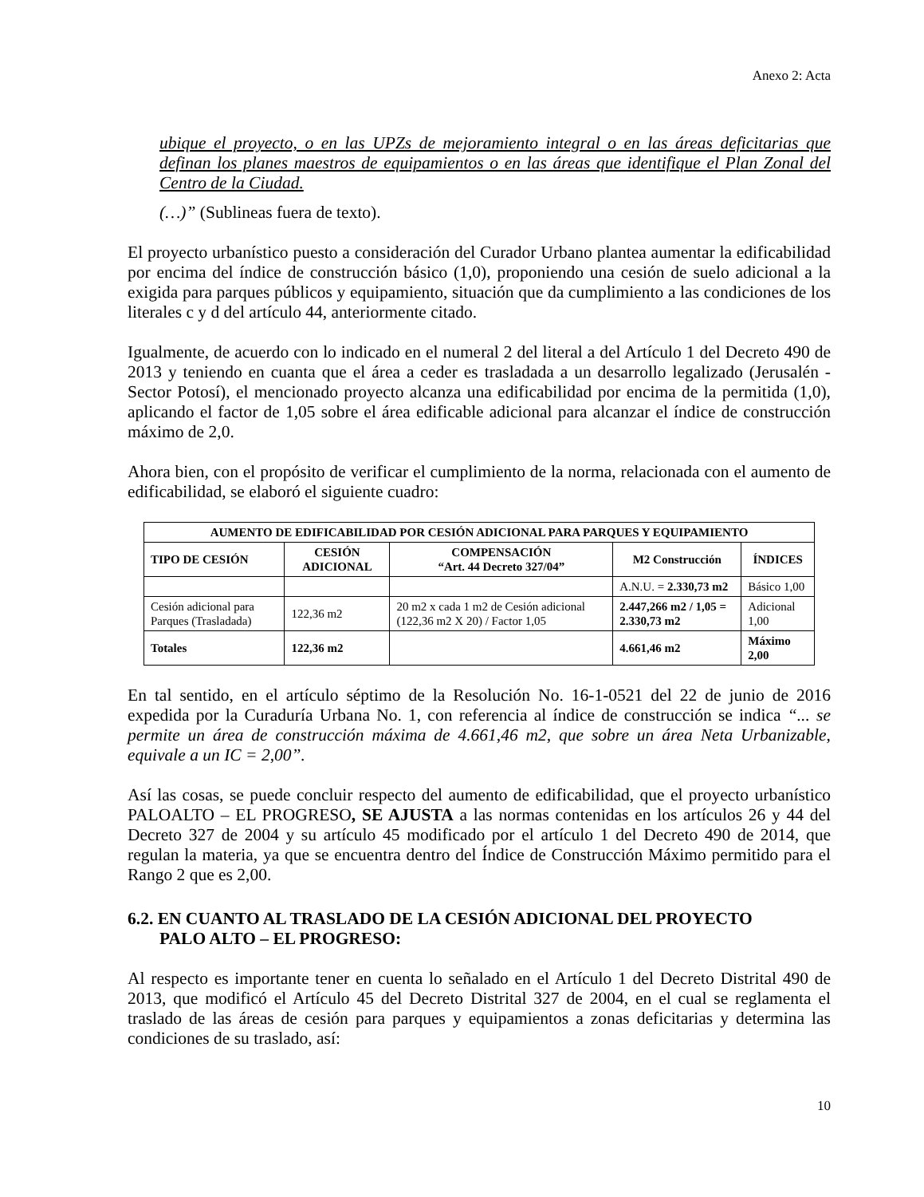Anexo 2: Acta
ubique el proyecto, o en las UPZs de mejoramiento integral o en las áreas deficitarias que definan los planes maestros de equipamientos o en las áreas que identifique el Plan Zonal del Centro de la Ciudad.
(…)” (Sublineas fuera de texto).
El proyecto urbanístico puesto a consideración del Curador Urbano plantea aumentar la edificabilidad por encima del índice de construcción básico (1,0), proponiendo una cesión de suelo adicional a la exigida para parques públicos y equipamiento, situación que da cumplimiento a las condiciones de los literales c y d del artículo 44, anteriormente citado.
Igualmente, de acuerdo con lo indicado en el numeral 2 del literal a del Artículo 1 del Decreto 490 de 2013 y teniendo en cuanta que el área a ceder es trasladada a un desarrollo legalizado (Jerusalén - Sector Potosí), el mencionado proyecto alcanza una edificabilidad por encima de la permitida (1,0), aplicando el factor de 1,05 sobre el área edificable adicional para alcanzar el índice de construcción máximo de 2,0.
Ahora bien, con el propósito de verificar el cumplimiento de la norma, relacionada con el aumento de edificabilidad, se elaboró el siguiente cuadro:
| AUMENTO DE EDIFICABILIDAD POR CESIÓN ADICIONAL PARA PARQUES Y EQUIPAMIENTO | | | | |
| --- | --- | --- | --- | --- |
| TIPO DE CESIÓN | CESIÓN ADICIONAL | COMPENSACIÓN “Art. 44 Decreto 327/04” | M2 Construcción | ÍNDICES |
| | | | A.N.U. = 2.330,73 m2 | Básico 1,00 |
| Cesión adicional para Parques (Trasladada) | 122,36 m2 | 20 m2 x cada 1 m2 de Cesión adicional (122,36 m2 X 20) / Factor 1,05 | 2.447,266 m2 / 1,05 = 2.330,73 m2 | Adicional 1,00 |
| Totales | 122,36 m2 | | 4.661,46 m2 | Máximo 2,00 |
En tal sentido, en el artículo séptimo de la Resolución No. 16-1-0521 del 22 de junio de 2016 expedida por la Curaduría Urbana No. 1, con referencia al índice de construcción se indica “... se permite un área de construcción máxima de 4.661,46 m2, que sobre un área Neta Urbanizable, equivale a un IC = 2,00”.
Así las cosas, se puede concluir respecto del aumento de edificabilidad, que el proyecto urbanístico PALOALTO – EL PROGRESO, SE AJUSTA a las normas contenidas en los artículos 26 y 44 del Decreto 327 de 2004 y su artículo 45 modificado por el artículo 1 del Decreto 490 de 2014, que regulan la materia, ya que se encuentra dentro del Índice de Construcción Máximo permitido para el Rango 2 que es 2,00.
6.2. EN CUANTO AL TRASLADO DE LA CESIÓN ADICIONAL DEL PROYECTO
PALO ALTO – EL PROGRESO:
Al respecto es importante tener en cuenta lo señalado en el Artículo 1 del Decreto Distrital 490 de 2013, que modificó el Artículo 45 del Decreto Distrital 327 de 2004, en el cual se reglamenta el traslado de las áreas de cesión para parques y equipamientos a zonas deficitarias y determina las condiciones de su traslado, así:
10